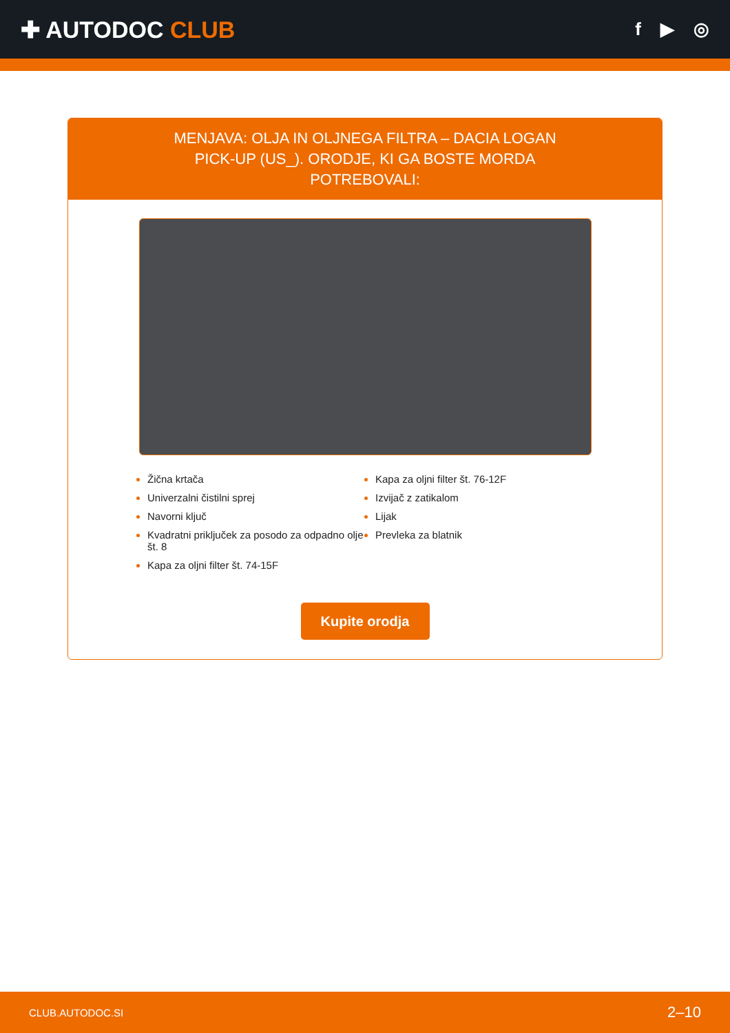✚ AUTODOC CLUB
f ▶ ◎
MENJAVA: OLJA IN OLJNEGA FILTRA – DACIA LOGAN PICK-UP (US_). ORODJE, KI GA BOSTE MORDA POTREBOVALI:
Žična krtača
Univerzalni čistilni sprej
Navorni ključ
Kvadratni priključek za posodo za odpadno olje št. 8
Kapa za oljni filter št. 74-15F
Kapa za oljni filter št. 76-12F
Izvijač z zatikalom
Lijak
Prevleka za blatnik
Kupite orodja
CLUB.AUTODOC.SI 2–10